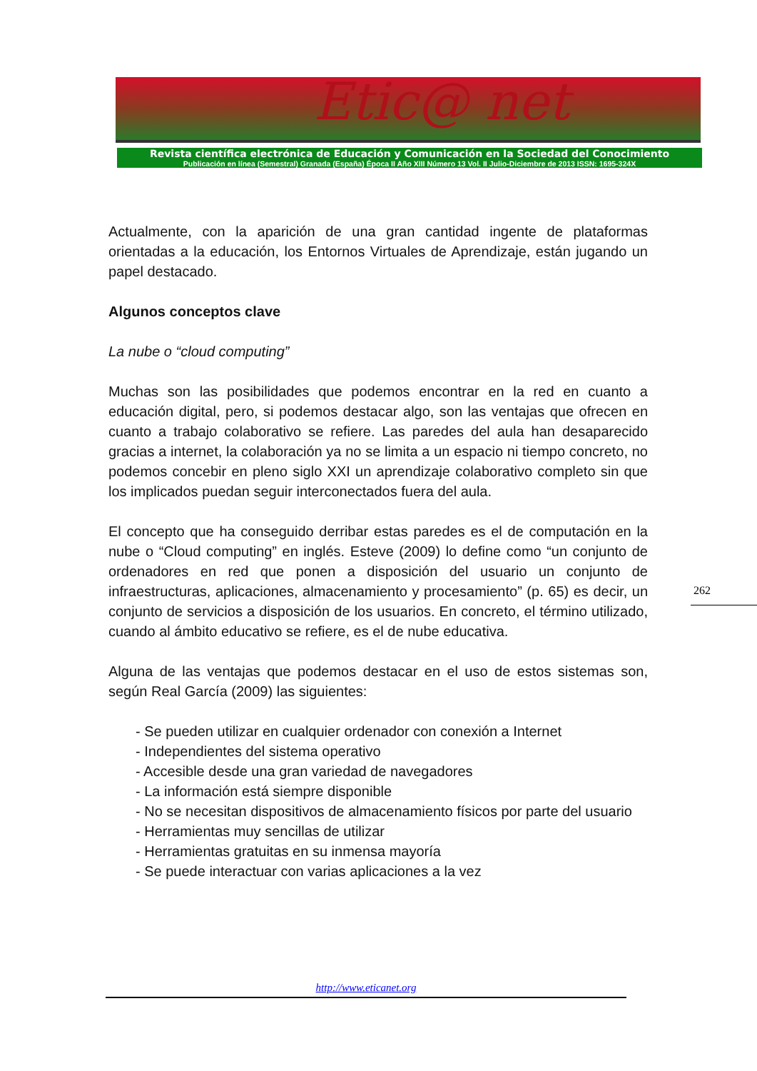Etic@ net
Revista científica electrónica de Educación y Comunicación en la Sociedad del Conocimiento
Publicación en línea (Semestral) Granada (España) Época II Año XIII Número 13 Vol. II Julio-Diciembre de 2013 ISSN: 1695-324X
Actualmente, con la aparición de una gran cantidad ingente de plataformas orientadas a la educación, los Entornos Virtuales de Aprendizaje, están jugando un papel destacado.
Algunos conceptos clave
La nube o “cloud computing”
Muchas son las posibilidades que podemos encontrar en la red en cuanto a educación digital, pero, si podemos destacar algo, son las ventajas que ofrecen en cuanto a trabajo colaborativo se refiere. Las paredes del aula han desaparecido gracias a internet, la colaboración ya no se limita a un espacio ni tiempo concreto, no podemos concebir en pleno siglo XXI un aprendizaje colaborativo completo sin que los implicados puedan seguir interconectados fuera del aula.
El concepto que ha conseguido derribar estas paredes es el de computación en la nube o “Cloud computing” en inglés. Esteve (2009) lo define como “un conjunto de ordenadores en red que ponen a disposición del usuario un conjunto de infraestructuras, aplicaciones, almacenamiento y procesamiento” (p. 65) es decir, un conjunto de servicios a disposición de los usuarios. En concreto, el término utilizado, cuando al ámbito educativo se refiere, es el de nube educativa.
Alguna de las ventajas que podemos destacar en el uso de estos sistemas son, según Real García (2009) las siguientes:
- Se pueden utilizar en cualquier ordenador con conexión a Internet
- Independientes del sistema operativo
- Accesible desde una gran variedad de navegadores
- La información está siempre disponible
- No se necesitan dispositivos de almacenamiento físicos por parte del usuario
- Herramientas muy sencillas de utilizar
- Herramientas gratuitas en su inmensa mayoría
- Se puede interactuar con varias aplicaciones a la vez
262
http://www.eticanet.org